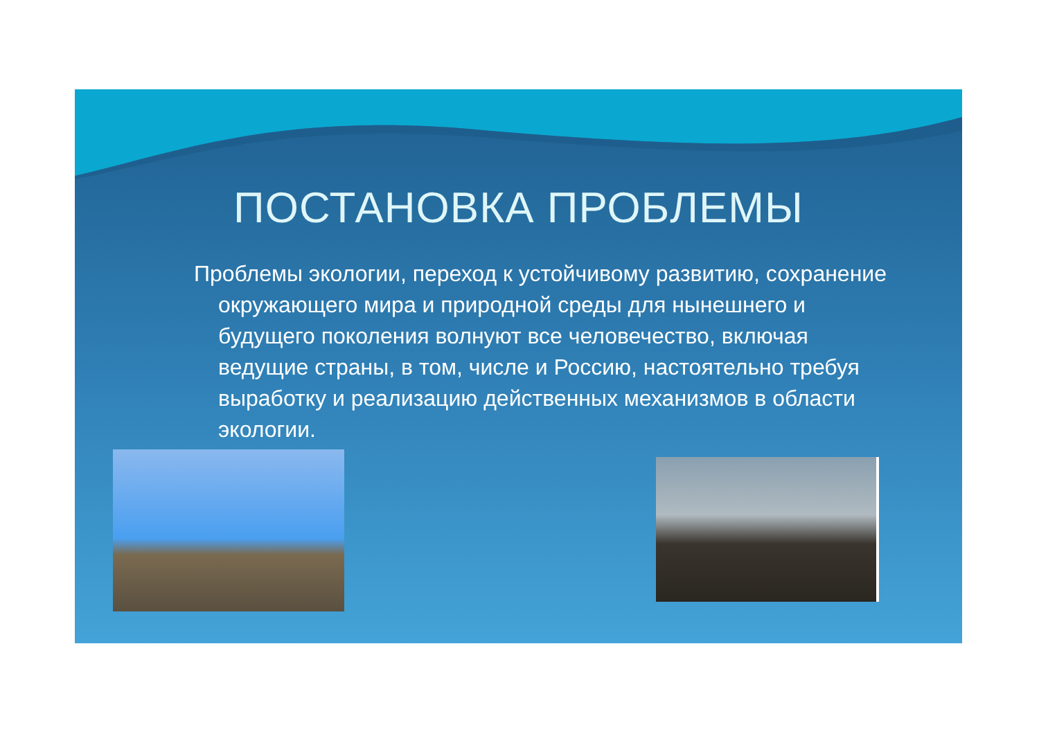ПОСТАНОВКА ПРОБЛЕМЫ
Проблемы экологии, переход к устойчивому развитию, сохранение окружающего мира и природной среды для нынешнего и будущего поколения волнуют все человечество, включая ведущие страны, в том, числе и Россию, настоятельно требуя выработку и реализацию действенных механизмов в области экологии.